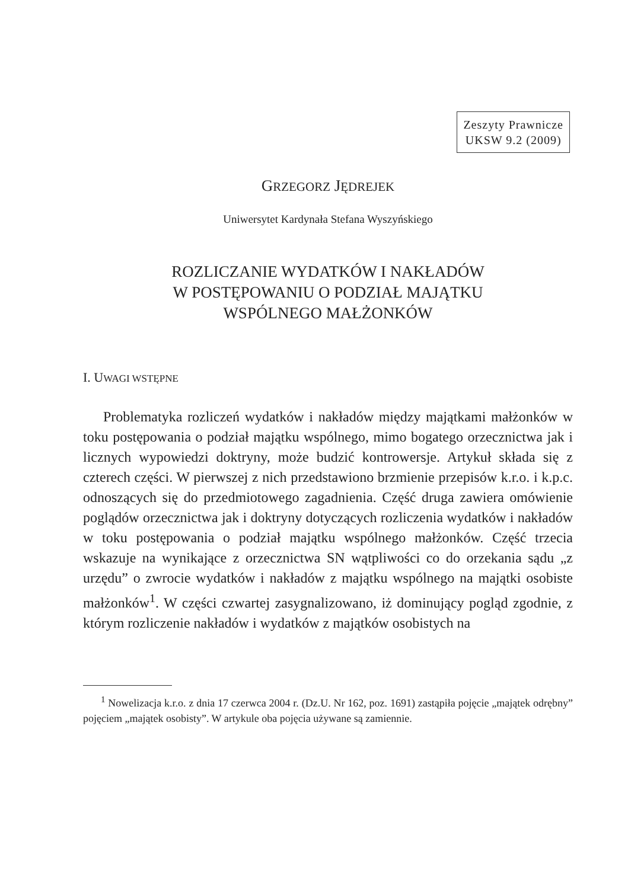Zeszyty Prawnicze
UKSW 9.2 (2009)
GRZEGORZ JĘDREJEK
Uniwersytet Kardynała Stefana Wyszyńskiego
ROZLICZANIE WYDATKÓW I NAKŁADÓW
W POSTĘPOWANIU O PODZIAŁ MAJĄTKU
WSPÓLNEGO MAŁŻONKÓW
I. UWAGI WSTĘPNE
Problematyka rozliczeń wydatków i nakładów między majątkami małżonków w toku postępowania o podział majątku wspólnego, mimo bogatego orzecznictwa jak i licznych wypowiedzi doktryny, może budzić kontrowersje. Artykuł składa się z czterech części. W pierwszej z nich przedstawiono brzmienie przepisów k.r.o. i k.p.c. odnoszących się do przedmiotowego zagadnienia. Część druga zawiera omówienie poglądów orzecznictwa jak i doktryny dotyczących rozliczenia wydatków i nakładów w toku postępowania o podział majątku wspólnego małżonków. Część trzecia wskazuje na wynikające z orzecznictwa SN wątpliwości co do orzekania sądu „z urzędu” o zwrocie wydatków i nakładów z majątku wspólnego na majątki osobiste małżonków<sup>1</sup>. W części czwartej zasygnalizowano, iż dominujący pogląd zgodnie, z którym rozliczenie nakładów i wydatków z majątków osobistych na
<sup>1</sup> Nowelizacja k.r.o. z dnia 17 czerwca 2004 r. (Dz.U. Nr 162, poz. 1691) zastąpiła pojęcie „majątek odrębny” pojęciem „majątek osobisty”. W artykule oba pojęcia używane są zamiennie.